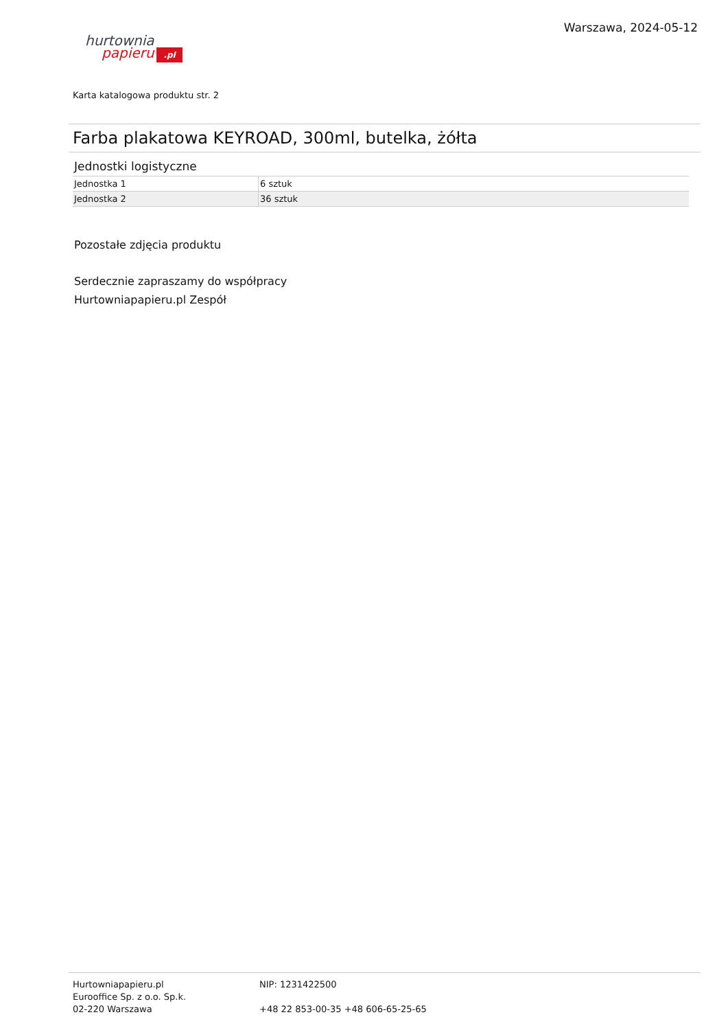hurtownia
papieru.pl
Warszawa, 2024-05-12
Karta katalogowa produktu str. 2
Farba plakatowa KEYROAD, 300ml, butelka, żółta
Jednostki logistyczne
| Jednostka 1 | 6 sztuk |
| Jednostka 2 | 36 sztuk |
Pozostałe zdjęcia produktu
Serdecznie zapraszamy do współpracy
Hurtowniapapieru.pl Zespół
Hurtowniapapieru.pl
Eurooffice Sp. z o.o. Sp.k.
02-220 Warszawa
NIP: 1231422500
+48 22 853-00-35 +48 606-65-25-65